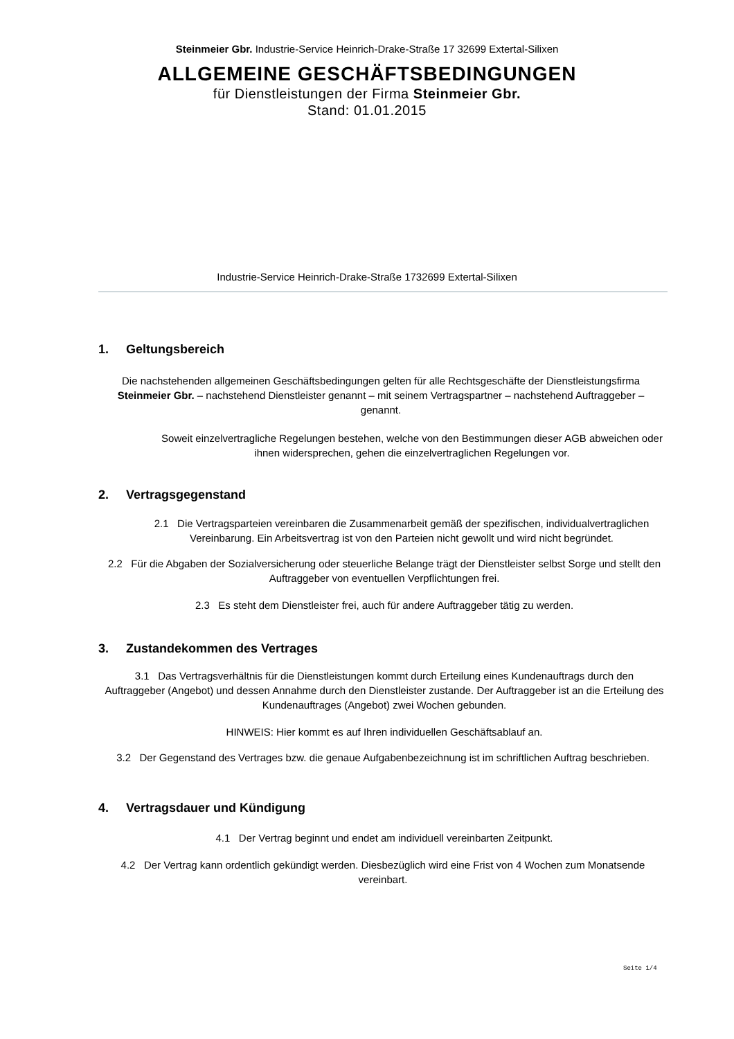Steinmeier Gbr. Industrie-Service Heinrich-Drake-Straße 17 32699 Extertal-Silixen
ALLGEMEINE GESCHÄFTSBEDINGUNGEN
für Dienstleistungen der Firma Steinmeier Gbr.
Stand: 01.01.2015
Industrie-Service Heinrich-Drake-Straße 1732699 Extertal-Silixen
1. Geltungsbereich
Die nachstehenden allgemeinen Geschäftsbedingungen gelten für alle Rechtsgeschäfte der Dienstleistungsfirma Steinmeier Gbr. – nachstehend Dienstleister genannt – mit seinem Vertragspartner – nachstehend Auftraggeber – genannt.
Soweit einzelvertragliche Regelungen bestehen, welche von den Bestimmungen dieser AGB abweichen oder ihnen widersprechen, gehen die einzelvertraglichen Regelungen vor.
2. Vertragsgegenstand
2.1 Die Vertragsparteien vereinbaren die Zusammenarbeit gemäß der spezifischen, individualvertraglichen Vereinbarung. Ein Arbeitsvertrag ist von den Parteien nicht gewollt und wird nicht begründet.
2.2 Für die Abgaben der Sozialversicherung oder steuerliche Belange trägt der Dienstleister selbst Sorge und stellt den Auftraggeber von eventuellen Verpflichtungen frei.
2.3 Es steht dem Dienstleister frei, auch für andere Auftraggeber tätig zu werden.
3. Zustandekommen des Vertrages
3.1 Das Vertragsverhältnis für die Dienstleistungen kommt durch Erteilung eines Kundenauftrags durch den Auftraggeber (Angebot) und dessen Annahme durch den Dienstleister zustande. Der Auftraggeber ist an die Erteilung des Kundenauftrages (Angebot) zwei Wochen gebunden.
HINWEIS: Hier kommt es auf Ihren individuellen Geschäftsablauf an.
3.2 Der Gegenstand des Vertrages bzw. die genaue Aufgabenbezeichnung ist im schriftlichen Auftrag beschrieben.
4. Vertragsdauer und Kündigung
4.1 Der Vertrag beginnt und endet am individuell vereinbarten Zeitpunkt.
4.2 Der Vertrag kann ordentlich gekündigt werden. Diesbezüglich wird eine Frist von 4 Wochen zum Monatsende vereinbart.
Seite 1/4